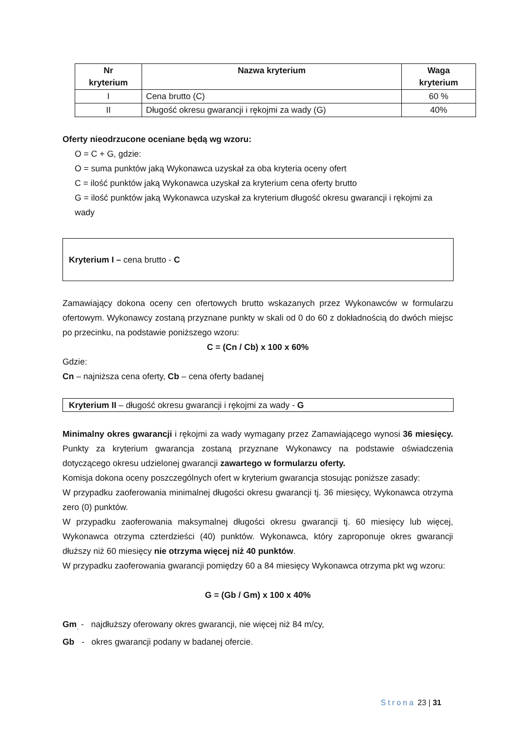| Nr kryterium | Nazwa kryterium | Waga kryterium |
| --- | --- | --- |
| I | Cena brutto (C) | 60 % |
| II | Długość okresu gwarancji i rękojmi za wady (G) | 40% |
Oferty nieodrzucone oceniane będą wg wzoru:
O = C + G, gdzie:
O = suma punktów jaką Wykonawca uzyskał za oba kryteria oceny ofert
C = ilość punktów jaką Wykonawca uzyskał za kryterium cena oferty brutto
G = ilość punktów jaką Wykonawca uzyskał za kryterium długość okresu gwarancji i rękojmi za wady
Kryterium I – cena brutto - C
Zamawiający dokona oceny cen ofertowych brutto wskazanych przez Wykonawców w formularzu ofertowym. Wykonawcy zostaną przyznane punkty w skali od 0 do 60 z dokładnością do dwóch miejsc po przecinku, na podstawie poniższego wzoru:
C = (Cn / Cb) x 100 x 60%
Gdzie:
Cn – najniższa cena oferty, Cb – cena oferty badanej
Kryterium II – długość okresu gwarancji i rękojmi za wady - G
Minimalny okres gwarancji i rękojmi za wady wymagany przez Zamawiającego wynosi 36 miesięcy. Punkty za kryterium gwarancja zostaną przyznane Wykonawcy na podstawie oświadczenia dotyczącego okresu udzielonej gwarancji zawartego w formularzu oferty.
Komisja dokona oceny poszczególnych ofert w kryterium gwarancja stosując poniższe zasady:
W przypadku zaoferowania minimalnej długości okresu gwarancji tj. 36 miesięcy, Wykonawca otrzyma zero (0) punktów.
W przypadku zaoferowania maksymalnej długości okresu gwarancji tj. 60 miesięcy lub więcej, Wykonawca otrzyma czterdzieści (40) punktów. Wykonawca, który zaproponuje okres gwarancji dłuższy niż 60 miesięcy nie otrzyma więcej niż 40 punktów.
W przypadku zaoferowania gwarancji pomiędzy 60 a 84 miesięcy Wykonawca otrzyma pkt wg wzoru:
G = (Gb / Gm) x 100 x 40%
Gm<sub>.</sub> - najdłuższy oferowany okres gwarancji, nie więcej niż 84 m/cy,
Gb - okres gwarancji podany w badanej ofercie.
Strona 23 | 31